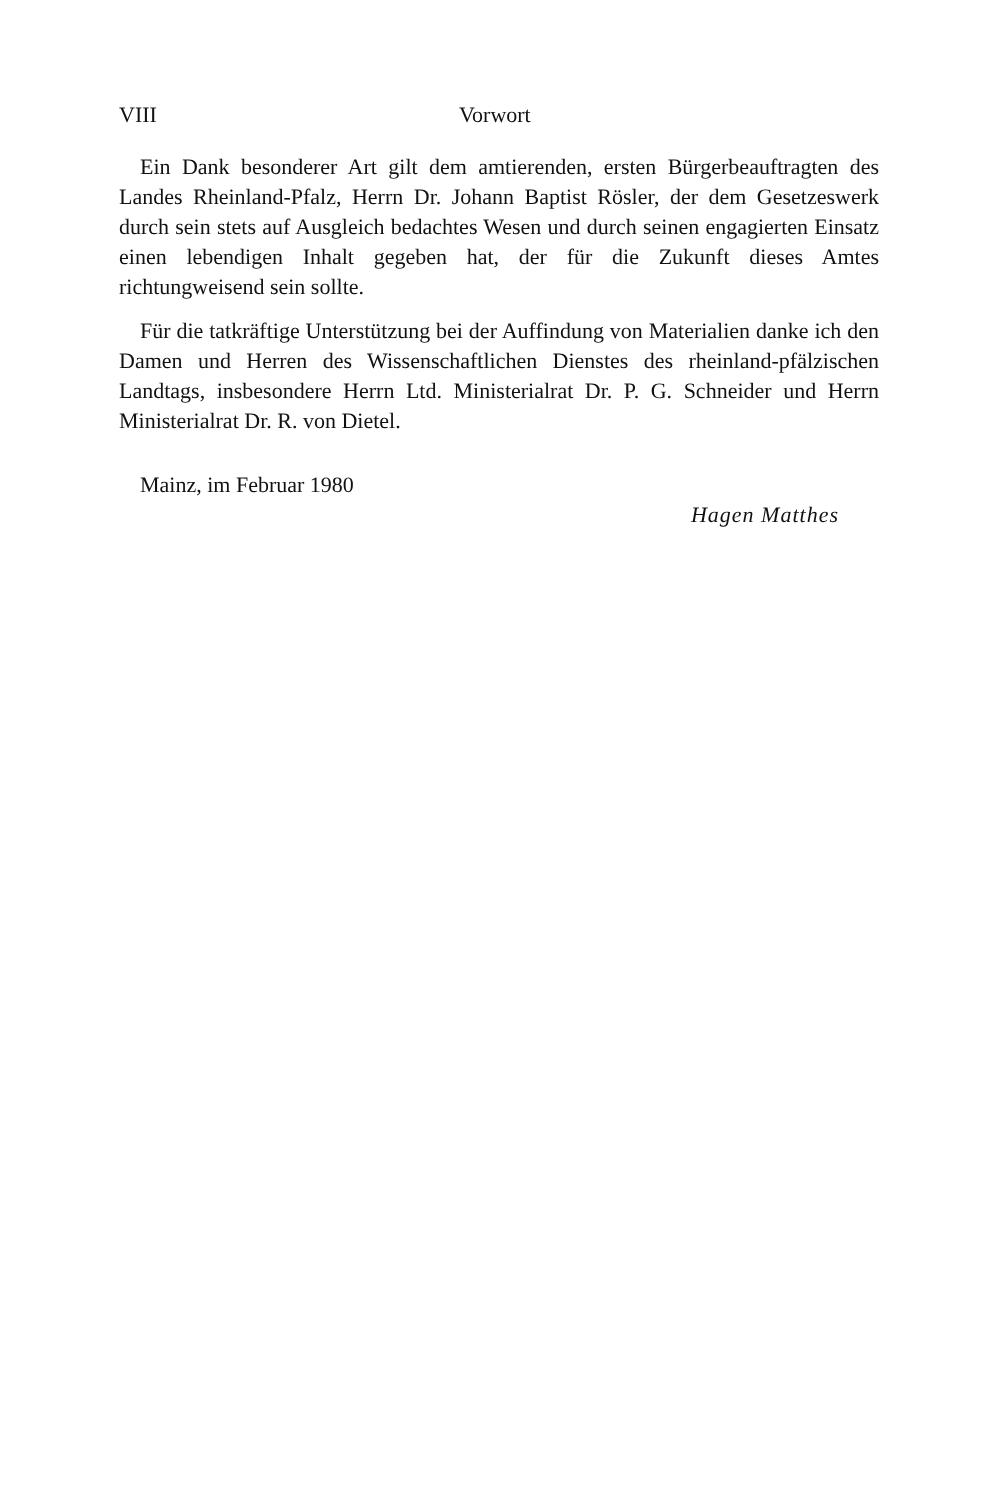VIII Vorwort
Ein Dank besonderer Art gilt dem amtierenden, ersten Bürgerbeauftragten des Landes Rheinland-Pfalz, Herrn Dr. Johann Baptist Rösler, der dem Gesetzeswerk durch sein stets auf Ausgleich bedachtes Wesen und durch seinen engagierten Einsatz einen lebendigen Inhalt gegeben hat, der für die Zukunft dieses Amtes richtungweisend sein sollte.
Für die tatkräftige Unterstützung bei der Auffindung von Materialien danke ich den Damen und Herren des Wissenschaftlichen Dienstes des rheinland-pfälzischen Landtags, insbesondere Herrn Ltd. Ministerialrat Dr. P. G. Schneider und Herrn Ministerialrat Dr. R. von Dietel.
Mainz, im Februar 1980
Hagen Matthes